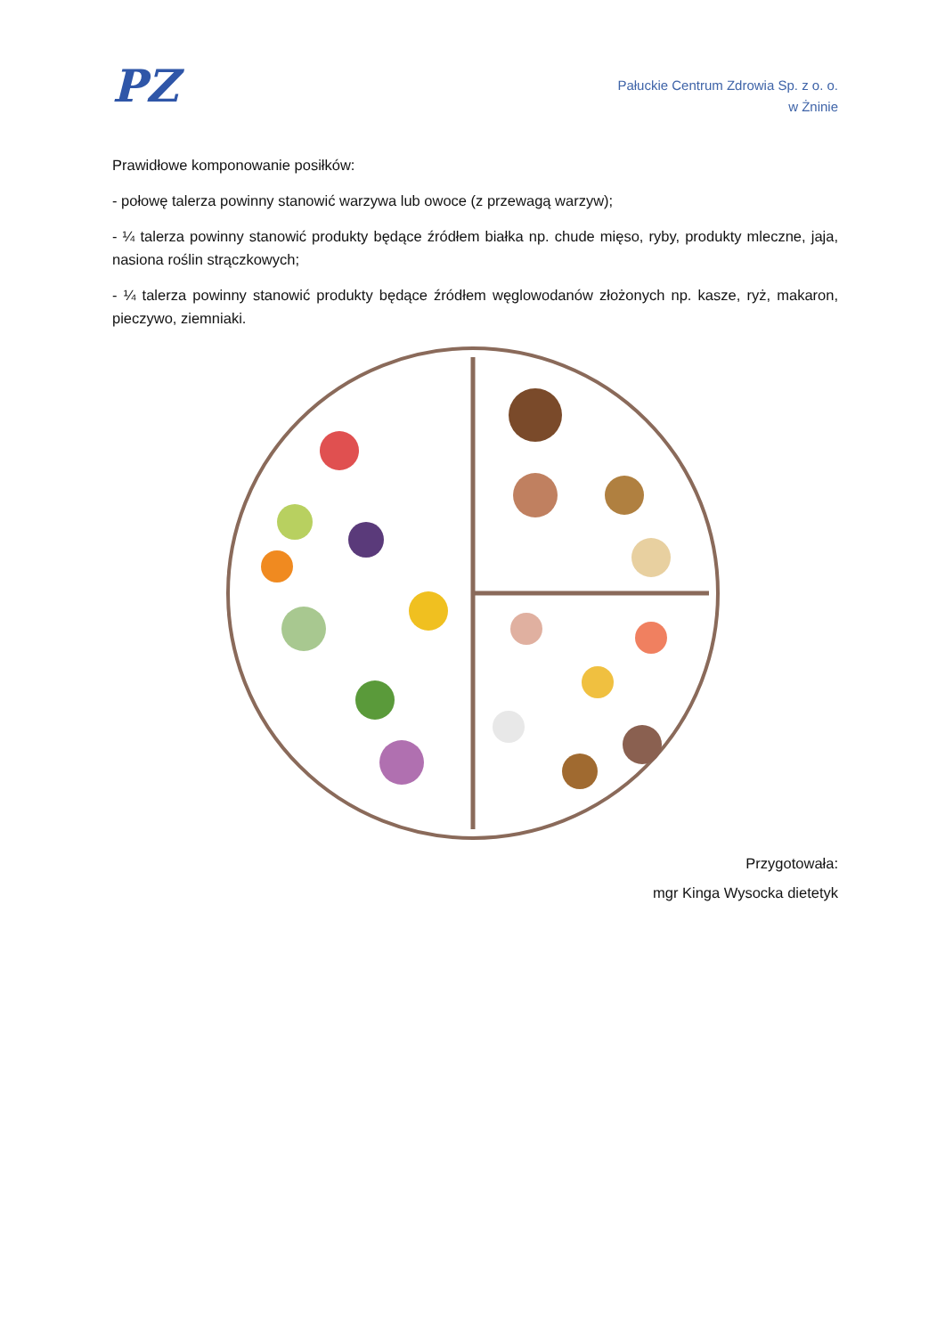PZ
Pałuckie Centrum Zdrowia Sp. z o. o.
w Żninie
Prawidłowe komponowanie posiłków:
- połowę talerza powinny stanowić warzywa lub owoce (z przewagą warzyw);
- ¼ talerza powinny stanowić produkty będące źródłem białka np. chude mięso, ryby, produkty mleczne, jaja, nasiona roślin strączkowych;
- ¼ talerza powinny stanowić produkty będące źródłem węglowodanów złożonych np. kasze, ryż, makaron, pieczywo, ziemniaki.
Przygotowała:
mgr Kinga Wysocka dietetyk